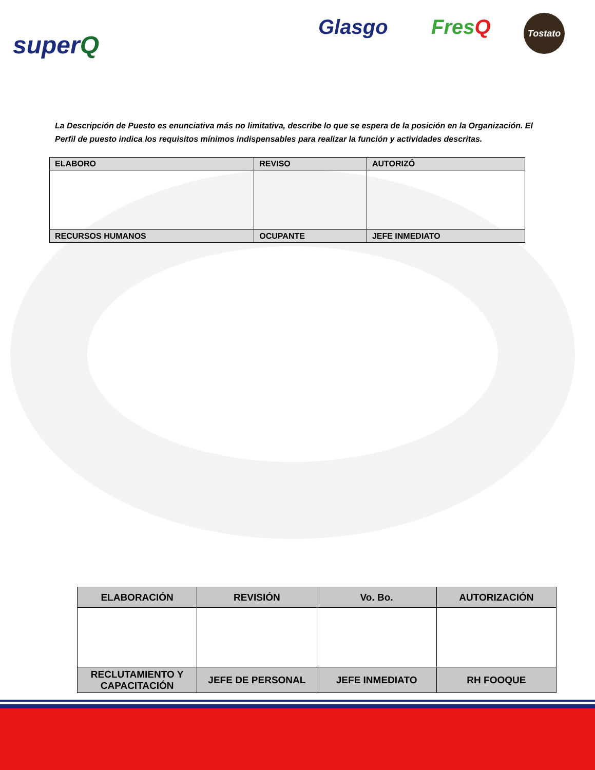superQ
Glasgo FresQ Tostato
La Descripción de Puesto es enunciativa más no limitativa, describe lo que se espera de la posición en la Organización. El Perfil de puesto indica los requisitos mínimos indispensables para realizar la función y actividades descritas.
| ELABORO | REVISO | AUTORIZÓ |
| RECURSOS HUMANOS | OCUPANTE | JEFE INMEDIATO |
| ELABORACIÓN | REVISIÓN | Vo. Bo. | AUTORIZACIÓN |
| RECLUTAMIENTO Y CAPACITACIÓN | JEFE DE PERSONAL | JEFE INMEDIATO | RH FOOQUE |